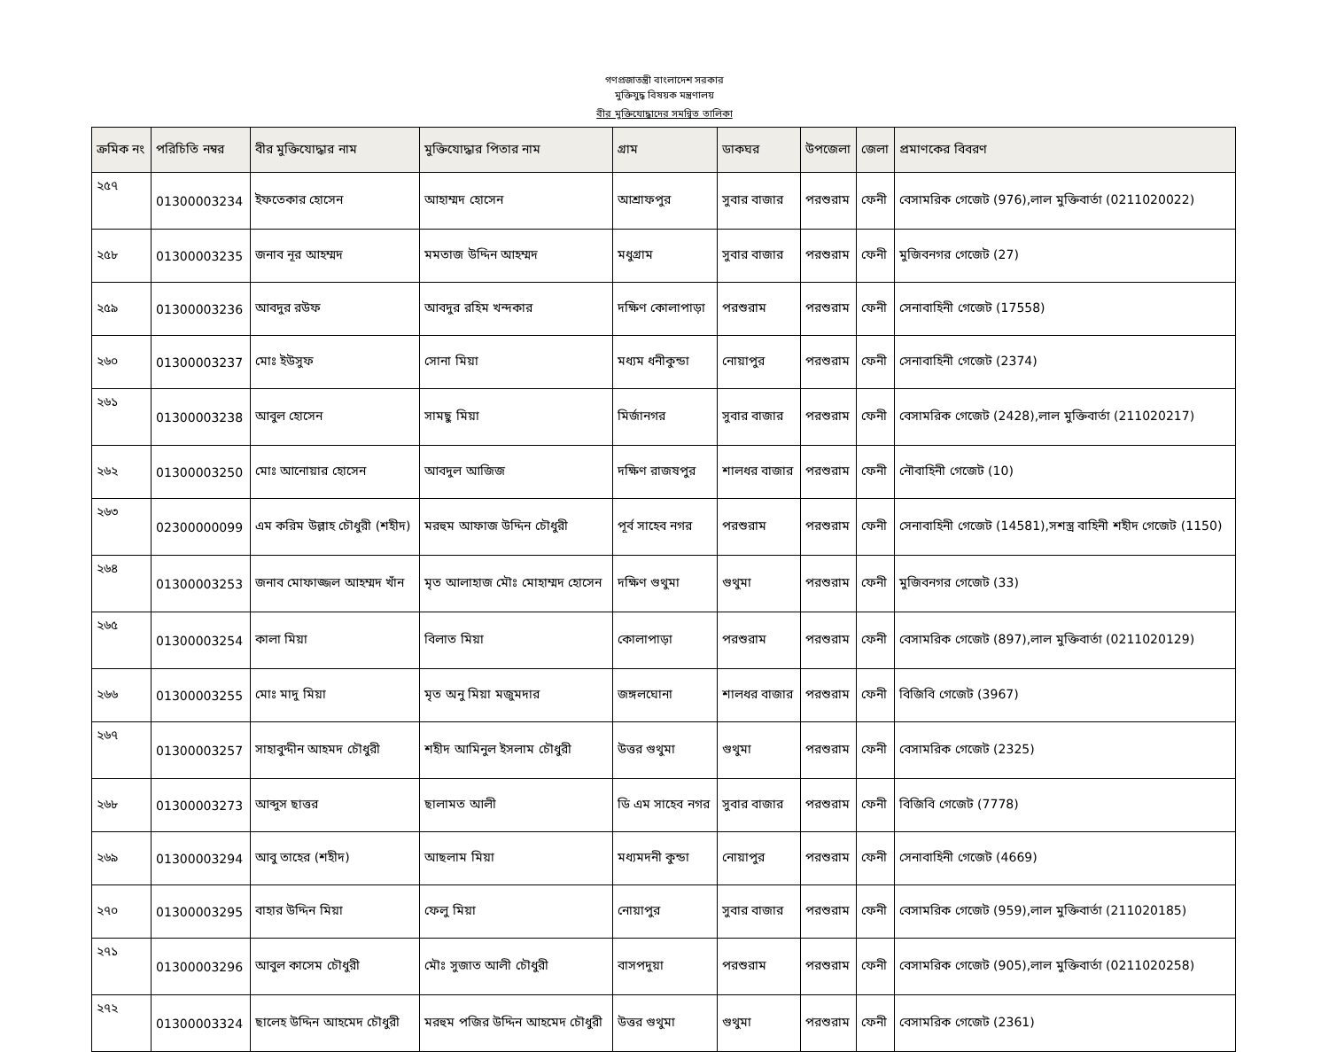গণপ্রজাতন্ত্রী বাংলাদেশ সরকার
মুক্তিযুদ্ধ বিষয়ক মন্ত্রণালয়
বীর মুক্তিযোদ্ধাদের সমন্বিত তালিকা
| ক্রমিক নং | পরিচিতি নম্বর | বীর মুক্তিযোদ্ধার নাম | মুক্তিযোদ্ধার পিতার নাম | গ্রাম | ডাকঘর | উপজেলা | জেলা | প্রমাণকের বিবরণ |
| --- | --- | --- | --- | --- | --- | --- | --- | --- |
| ২৫৭ | 01300003234 | ইফতেকার হোসেন | আহাম্মদ হোসেন | আশ্রাফপুর | সুবার বাজার | পরশুরাম | ফেনী | বেসামরিক গেজেট (976),লাল মুক্তিবার্তা (0211020022) |
| ২৫৮ | 01300003235 | জনাব নূর আহম্মদ | মমতাজ উদ্দিন আহম্মদ | মধুগ্রাম | সুবার বাজার | পরশুরাম | ফেনী | মুজিবনগর গেজেট (27) |
| ২৫৯ | 01300003236 | আবদুর রউফ | আবদুর রহিম খন্দকার | দক্ষিণ কোলাপাড়া | পরশুরাম | পরশুরাম | ফেনী | সেনাবাহিনী গেজেট (17558) |
| ২৬০ | 01300003237 | মোঃ ইউসুফ | সোনা মিয়া | মধ্যম ধনীকুন্ডা | নোয়াপুর | পরশুরাম | ফেনী | সেনাবাহিনী গেজেট (2374) |
| ২৬১ | 01300003238 | আবুল হোসেন | সামছু মিয়া | মির্জানগর | সুবার বাজার | পরশুরাম | ফেনী | বেসামরিক গেজেট (2428),লাল মুক্তিবার্তা (211020217) |
| ২৬২ | 01300003250 | মোঃ আনোয়ার হোসেন | আবদুল আজিজ | দক্ষিণ রাজষপুর | শালধর বাজার | পরশুরাম | ফেনী | নৌবাহিনী গেজেট (10) |
| ২৬৩ | 02300000099 | এম করিম উল্লাহ চৌধুরী (শহীদ) | মরহুম আফাজ উদ্দিন চৌধুরী | পূর্ব সাহেব নগর | পরশুরাম | পরশুরাম | ফেনী | সেনাবাহিনী গেজেট (14581),সশস্ত্র বাহিনী শহীদ গেজেট (1150) |
| ২৬৪ | 01300003253 | জনাব মোফাজ্জল আহম্মদ খাঁন | মৃত আলাহাজ মৌঃ মোহাম্মদ হোসেন | দক্ষিণ গুথুমা | গুথুমা | পরশুরাম | ফেনী | মুজিবনগর গেজেট (33) |
| ২৬৫ | 01300003254 | কালা মিয়া | বিলাত মিয়া | কোলাপাড়া | পরশুরাম | পরশুরাম | ফেনী | বেসামরিক গেজেট (897),লাল মুক্তিবার্তা (0211020129) |
| ২৬৬ | 01300003255 | মোঃ মাদু মিয়া | মৃত অনু মিয়া মজুমদার | জঙ্গলঘোনা | শালধর বাজার | পরশুরাম | ফেনী | বিজিবি গেজেট (3967) |
| ২৬৭ | 01300003257 | সাহাবুদ্দীন আহমদ চৌধুরী | শহীদ আমিনুল ইসলাম চৌধুরী | উত্তর গুথুমা | গুথুমা | পরশুরাম | ফেনী | বেসামরিক গেজেট (2325) |
| ২৬৮ | 01300003273 | আব্দুস ছাত্তর | ছালামত আলী | ডি এম সাহেব নগর | সুবার বাজার | পরশুরাম | ফেনী | বিজিবি গেজেট (7778) |
| ২৬৯ | 01300003294 | আবু তাহের (শহীদ) | আছলাম মিয়া | মধ্যমদনী কুন্ডা | নোয়াপুর | পরশুরাম | ফেনী | সেনাবাহিনী গেজেট (4669) |
| ২৭০ | 01300003295 | বাহার উদ্দিন মিয়া | ফেলু মিয়া | নোয়াপুর | সুবার বাজার | পরশুরাম | ফেনী | বেসামরিক গেজেট (959),লাল মুক্তিবার্তা (211020185) |
| ২৭১ | 01300003296 | আবুল কাসেম চৌধুরী | মৌঃ সুজাত আলী চৌধুরী | বাসপদুয়া | পরশুরাম | পরশুরাম | ফেনী | বেসামরিক গেজেট (905),লাল মুক্তিবার্তা (0211020258) |
| ২৭২ | 01300003324 | ছালেহ উদ্দিন আহমেদ চৌধুরী | মরহুম পজির উদ্দিন আহমেদ চৌধুরী | উত্তর গুথুমা | গুথুমা | পরশুরাম | ফেনী | বেসামরিক গেজেট (2361) |